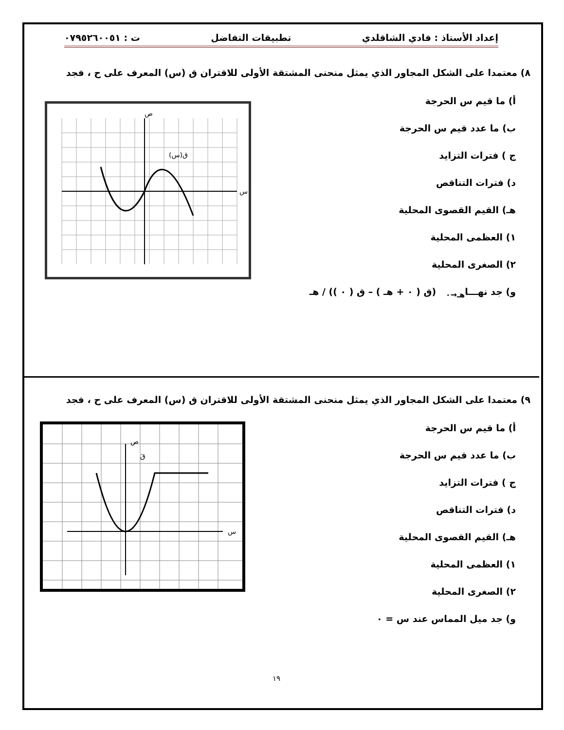إعداد الأستاذ : فادي الشاقلدي تطبيقات التفاضل ت : ٠٧٩٥٢٦٠٠٥١
٨) معتمدا على الشكل المجاور الذي يمثل منحنى المشتقة الأولى للاقتران ق (س) المعرف على ح ، فجد
أ) ما قيم س الحرجة
ب) ما عدد قيم س الحرجة
ج ) فترات التزايد
د) فترات التناقص
هـ) القيم القصوى المحلية
١) العظمى المحلية
٢) الصغرى المحلية
و) جد نهـــا<sub>هـ→٠</sub> (ق ( ٠ + هـ ) – ق ( ٠ )) / هـ
ق(س)
س
ص
٩) معتمدا على الشكل المجاور الذي يمثل منحنى المشتقة الأولى للاقتران ق (س) المعرف على ح ، فجد
أ) ما قيم س الحرجة
ب) ما عدد قيم س الحرجة
ج ) فترات التزايد
د) فترات التناقص
هـ) القيم القصوى المحلية
١) العظمى المحلية
٢) الصغرى المحلية
و) جد ميل المماس عند س = ٠
ص
قَ
س
١٩